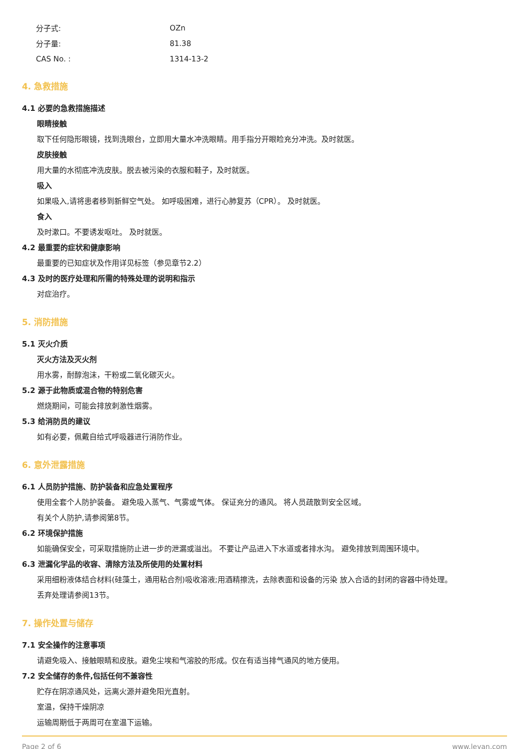分子式: OZn
分子量: 81.38
CAS No. : 1314-13-2
4. 急救措施
4.1 必要的急救措施描述
眼睛接触
取下任何隐形眼镜，找到洗眼台，立即用大量水冲洗眼睛。用手指分开眼睑充分冲洗。及时就医。
皮肤接触
用大量的水彻底冲洗皮肤。脱去被污染的衣服和鞋子，及时就医。
吸入
如果吸入,请将患者移到新鲜空气处。 如呼吸困难，进行心肺复苏（CPR）。 及时就医。
食入
及时漱口。不要诱发呕吐。 及时就医。
4.2 最重要的症状和健康影响
最重要的已知症状及作用详见标签（参见章节2.2）
4.3 及时的医疗处理和所需的特殊处理的说明和指示
对症治疗。
5. 消防措施
5.1 灭火介质
灭火方法及灭火剂
用水雾，耐醇泡沫，干粉或二氧化碳灭火。
5.2 源于此物质或混合物的特别危害
燃烧期间，可能会排放刺激性烟雾。
5.3 给消防员的建议
如有必要，佩戴自给式呼吸器进行消防作业。
6. 意外泄露措施
6.1 人员防护措施、防护装备和应急处置程序
使用全套个人防护装备。 避免吸入蒸气、气雾或气体。 保证充分的通风。 将人员疏散到安全区域。
有关个人防护,请参阅第8节。
6.2 环境保护措施
如能确保安全，可采取措施防止进一步的泄漏或溢出。 不要让产品进入下水道或者排水沟。 避免排放到周围环境中。
6.3 泄漏化学品的收容、清除方法及所使用的处置材料
采用细粉液体结合材料(硅藻土，通用粘合剂)吸收溶液;用酒精擦洗，去除表面和设备的污染 放入合适的封闭的容器中待处理。
丢弃处理请参阅13节。
7. 操作处置与储存
7.1 安全操作的注意事项
请避免吸入、接触眼睛和皮肤。避免尘埃和气溶胶的形成。仅在有适当排气通风的地方使用。
7.2 安全储存的条件,包括任何不兼容性
贮存在阴凉通风处，远离火源并避免阳光直射。
室温，保持干燥阴凉
运输周期低于两周可在室温下运输。
Page 2 of 6 www.leyan.com